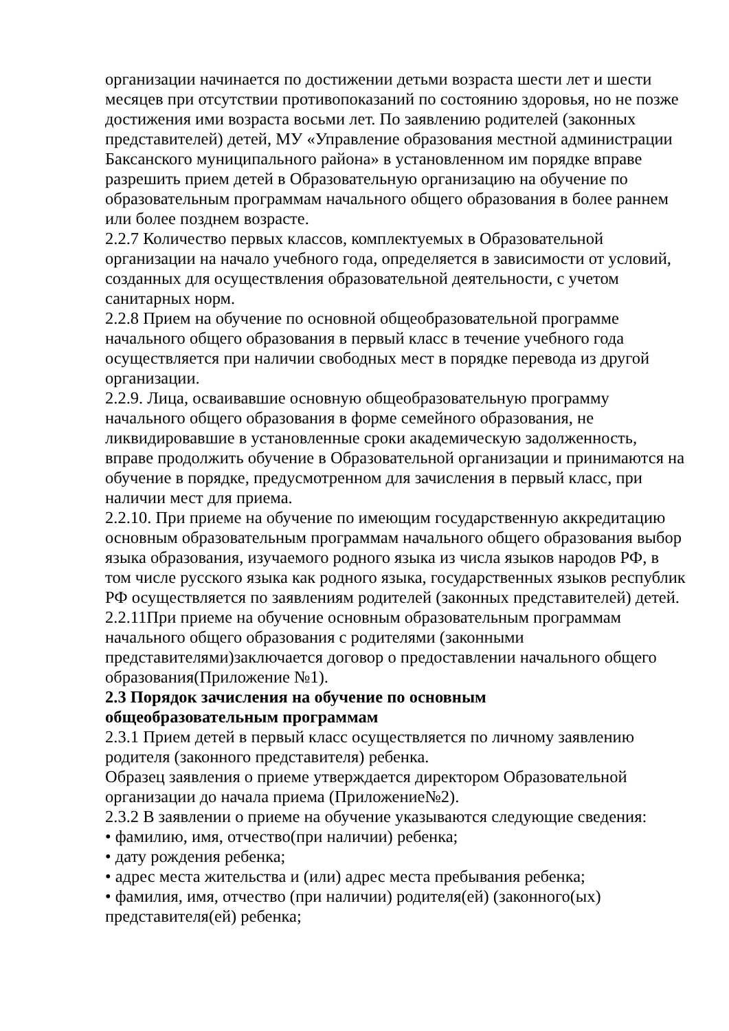организации начинается по достижении детьми возраста шести лет и шести месяцев при отсутствии противопоказаний по состоянию здоровья, но не позже достижения ими возраста восьми лет. По заявлению родителей (законных представителей) детей, МУ «Управление образования местной администрации Баксанского муниципального района» в установленном им порядке вправе разрешить прием детей в Образовательную организацию на обучение по образовательным программам начального общего образования в более раннем или более позднем возрасте.
2.2.7 Количество первых классов, комплектуемых в Образовательной организации на начало учебного года, определяется в зависимости от условий, созданных для осуществления образовательной деятельности, с учетом санитарных норм.
2.2.8 Прием на обучение по основной общеобразовательной программе начального общего образования в первый класс в течение учебного года осуществляется при наличии свободных мест в порядке перевода из другой организации.
2.2.9. Лица, осваивавшие основную общеобразовательную программу начального общего образования в форме семейного образования, не ликвидировавшие в установленные сроки академическую задолженность, вправе продолжить обучение в Образовательной организации и принимаются на обучение в порядке, предусмотренном для зачисления в первый класс, при наличии мест для приема.
2.2.10. При приеме на обучение по имеющим государственную аккредитацию основным образовательным программам начального общего образования выбор языка образования, изучаемого родного языка из числа языков народов РФ, в том числе русского языка как родного языка, государственных языков республик РФ осуществляется по заявлениям родителей (законных представителей) детей.
2.2.11При приеме на обучение основным образовательным программам начального общего образования с родителями (законными представителями)заключается договор о предоставлении начального общего образования(Приложение №1).
2.3 Порядок зачисления на обучение по основным
общеобразовательным программам
2.3.1 Прием детей в первый класс осуществляется по личному заявлению родителя (законного представителя) ребенка.
Образец заявления о приеме утверждается директором Образовательной организации до начала приема (Приложение№2).
2.3.2 В заявлении о приеме на обучение указываются следующие сведения:
• фамилию, имя, отчество(при наличии) ребенка;
• дату рождения ребенка;
• адрес места жительства и (или) адрес места пребывания ребенка;
• фамилия, имя, отчество (при наличии) родителя(ей) (законного(ых) представителя(ей) ребенка;